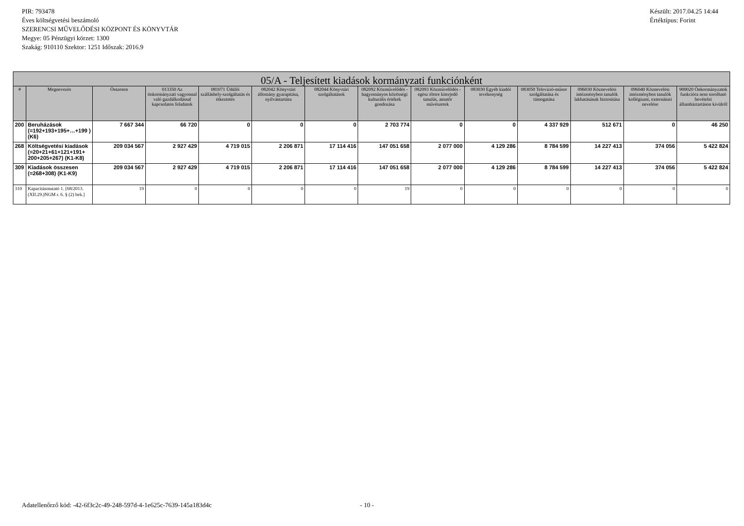PIR: 793478
Éves költségvetési beszámoló
SZERENCSI MŰVELŐDÉSI KÖZPONT ÉS KÖNYVTÁR
Megye: 05 Pénzügyi körzet: 1300
Szakág: 910110 Szektor: 1251 Időszak: 2016.9
Készült: 2017.04.25 14:44
Értéktípus: Forint
| 05/A - Teljesített kiadások kormányzati funkciónként | | | | | | | | | | | | | |
| --- | --- | --- | --- | --- | --- | --- | --- | --- | --- | --- | --- | --- | --- |
| # | Megnevezés | Összesen | 013350 Az önkormányzati vagyonnal való gazdálkodással kapcsolatos feladatok | 081071 Üdülői szálláshely-szolgáltatás és étkeztetés | 082042 Könyvtári állomány gyarapítása, nyilvántartása | 082044 Könyvtári szolgáltatások | 082092 Közművelődés - hagyományos közösségi kulturális értékek gondozása | 082093 Közművelődés - egész életre kiterjedő tanulás, amatőr művészetek | 083030 Egyéb kiadói tevékenység | 083050 Televízió-műsor szolgáltatása és támogatása | 096030 Köznevelési intézményben tanulók lakhatásának biztosítása | 096040 Köznevelési intézményben tanulók kollégiumi, externátusi nevelése | 900020 Önkormányzatok funkcióra nem sorolható bevételei államháztartáson kívülről |
| 200 | Beruházások (=192+193+195+…+199 ) (K6) | 7 667 344 | 66 720 | 0 | 0 | 0 | 2 703 774 | 0 | 0 | 4 337 929 | 512 671 | 0 | 46 250 |
| 268 | Költségvetési kiadások (=20+21+61+121+191+ 200+205+267) (K1-K8) | 209 034 567 | 2 927 429 | 4 719 015 | 2 206 871 | 17 114 416 | 147 051 658 | 2 077 000 | 4 129 286 | 8 784 599 | 14 227 413 | 374 056 | 5 422 824 |
| 309 | Kiadások összesen (=268+308) (K1-K9) | 209 034 567 | 2 927 429 | 4 719 015 | 2 206 871 | 17 114 416 | 147 051 658 | 2 077 000 | 4 129 286 | 8 784 599 | 14 227 413 | 374 056 | 5 422 824 |
| 310 | Kapacitásmutató 1. [68/2013. (XII.29.)NGM r. 6. § (2) bek.] | 19 | 0 | 0 | 0 | 0 | 19 | 0 | 0 | 0 | 0 | 0 | 0 |
Adatellenőrző kód: -42-6f3c2c-49-248-597d-4-1e625c-7639-145a183d4c - 10 -